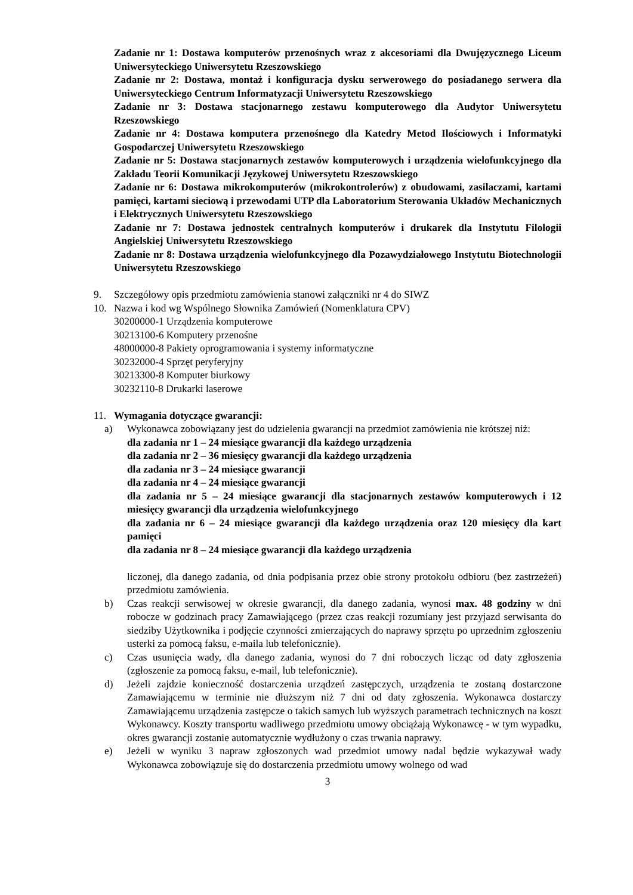Zadanie nr 1: Dostawa komputerów przenośnych wraz z akcesoriami dla Dwujęzycznego Liceum Uniwersyteckiego Uniwersytetu Rzeszowskiego
Zadanie nr 2: Dostawa, montaż i konfiguracja dysku serwerowego do posiadanego serwera dla Uniwersyteckiego Centrum Informatyzacji Uniwersytetu Rzeszowskiego
Zadanie nr 3: Dostawa stacjonarnego zestawu komputerowego dla Audytor Uniwersytetu Rzeszowskiego
Zadanie nr 4: Dostawa komputera przenośnego dla Katedry Metod Ilościowych i Informatyki Gospodarczej Uniwersytetu Rzeszowskiego
Zadanie nr 5: Dostawa stacjonarnych zestawów komputerowych i urządzenia wielofunkcyjnego dla Zakładu Teorii Komunikacji Językowej Uniwersytetu Rzeszowskiego
Zadanie nr 6: Dostawa mikrokomputerów (mikrokontrolerów) z obudowami, zasilaczami, kartami pamięci, kartami sieciową i przewodami UTP dla Laboratorium Sterowania Układów Mechanicznych i Elektrycznych Uniwersytetu Rzeszowskiego
Zadanie nr 7: Dostawa jednostek centralnych komputerów i drukarek dla Instytutu Filologii Angielskiej Uniwersytetu Rzeszowskiego
Zadanie nr 8: Dostawa urządzenia wielofunkcyjnego dla Pozawydziałowego Instytutu Biotechnologii Uniwersytetu Rzeszowskiego
9. Szczegółowy opis przedmiotu zamówienia stanowi załączniki nr 4 do SIWZ
10. Nazwa i kod wg Wspólnego Słownika Zamówień (Nomenklatura CPV)
30200000-1 Urządzenia komputerowe
30213100-6 Komputery przenośne
48000000-8 Pakiety oprogramowania i systemy informatyczne
30232000-4 Sprzęt peryferyjny
30213300-8 Komputer biurkowy
30232110-8 Drukarki laserowe
11. Wymagania dotyczące gwarancji:
a) Wykonawca zobowiązany jest do udzielenia gwarancji na przedmiot zamówienia nie krótszej niż:
dla zadania nr 1 – 24 miesiące gwarancji dla każdego urządzenia
dla zadania nr 2 – 36 miesięcy gwarancji dla każdego urządzenia
dla zadania nr 3 – 24 miesiące gwarancji
dla zadania nr 4 – 24 miesiące gwarancji
dla zadania nr 5 – 24 miesiące gwarancji dla stacjonarnych zestawów komputerowych i 12 miesięcy gwarancji dla urządzenia wielofunkcyjnego
dla zadania nr 6 – 24 miesiące gwarancji dla każdego urządzenia oraz 120 miesięcy dla kart pamięci
dla zadania nr 8 – 24 miesiące gwarancji dla każdego urządzenia
liczonej, dla danego zadania, od dnia podpisania przez obie strony protokołu odbioru (bez zastrzeżeń) przedmiotu zamówienia.
b) Czas reakcji serwisowej w okresie gwarancji, dla danego zadania, wynosi max. 48 godziny w dni robocze w godzinach pracy Zamawiającego (przez czas reakcji rozumiany jest przyjazd serwisanta do siedziby Użytkownika i podjęcie czynności zmierzających do naprawy sprzętu po uprzednim zgłoszeniu usterki za pomocą faksu, e-maila lub telefonicznie).
c) Czas usunięcia wady, dla danego zadania, wynosi do 7 dni roboczych licząc od daty zgłoszenia (zgłoszenie za pomocą faksu, e-mail, lub telefonicznie).
d) Jeżeli zajdzie konieczność dostarczenia urządzeń zastępczych, urządzenia te zostaną dostarczone Zamawiającemu w terminie nie dłuższym niż 7 dni od daty zgłoszenia. Wykonawca dostarczy Zamawiającemu urządzenia zastępcze o takich samych lub wyższych parametrach technicznych na koszt Wykonawcy. Koszty transportu wadliwego przedmiotu umowy obciążają Wykonawcę - w tym wypadku, okres gwarancji zostanie automatycznie wydłużony o czas trwania naprawy.
e) Jeżeli w wyniku 3 napraw zgłoszonych wad przedmiot umowy nadal będzie wykazywał wady Wykonawca zobowiązuje się do dostarczenia przedmiotu umowy wolnego od wad
3